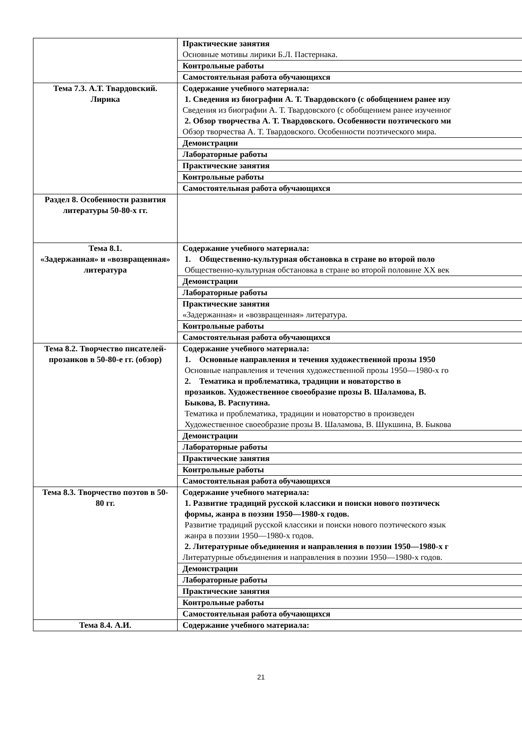| | Практические занятия Основные мотивы лирики Б.Л. Пастернака. |
| | Контрольные работы |
| | Самостоятельная работа обучающихся |
| Тема 7.3. А.Т. Твардовский. Лирика | Содержание учебного материала: 1. Сведения из биографии А. Т. Твардовского (с обобщением ранее изу Сведения из биографии А. Т. Твардовского (с обобщением ранее изученног 2. Обзор творчества А. Т. Твардовского. Особенности поэтического ми Обзор творчества А. Т. Твардовского. Особенности поэтического мира. |
| | Демонстрации |
| | Лабораторные работы |
| | Практические занятия |
| | Контрольные работы |
| | Самостоятельная работа обучающихся |
| Раздел 8. Особенности развития литературы 50-80-х гг. | |
| Тема 8.1. «Задержанная» и «возвращенная» литература | Содержание учебного материала: 1. Общественно-культурная обстановка в стране во второй поло Общественно-культурная обстановка в стране во второй половине XX век |
| | Демонстрации |
| | Лабораторные работы |
| | Практические занятия «Задержанная» и «возвращенная» литература. |
| | Контрольные работы |
| | Самостоятельная работа обучающихся |
| Тема 8.2. Творчество писателей-прозаиков в 50-80-е гг. (обзор) | Содержание учебного материала: 1. Основные направления и течения художественной прозы 1950 Основные направления и течения художественной прозы 1950—1980-х го 2. Тематика и проблематика, традиции и новаторство в прозаиков. Художественное своеобразие прозы В. Шаламова, В. Быкова, В. Распутина. Тематика и проблематика, традиции и новаторство в произведен Художественное своеобразие прозы В. Шаламова, В. Шукшина, В. Быкова |
| | Демонстрации |
| | Лабораторные работы |
| | Практические занятия |
| | Контрольные работы |
| | Самостоятельная работа обучающихся |
| Тема 8.3. Творчество поэтов в 50-80 гг. | Содержание учебного материала: 1. Развитие традиций русской классики и поиски нового поэтическ формы, жанра в поэзии 1950—1980-х годов. Развитие традиций русской классики и поиски нового поэтического язык жанра в поэзии 1950—1980-х годов. 2. Литературные объединения и направления в поэзии 1950—1980-х г Литературные объединения и направления в поэзии 1950—1980-х годов. |
| | Демонстрации |
| | Лабораторные работы |
| | Практические занятия |
| | Контрольные работы |
| | Самостоятельная работа обучающихся |
| Тема 8.4. А.И. | Содержание учебного материала: |
21